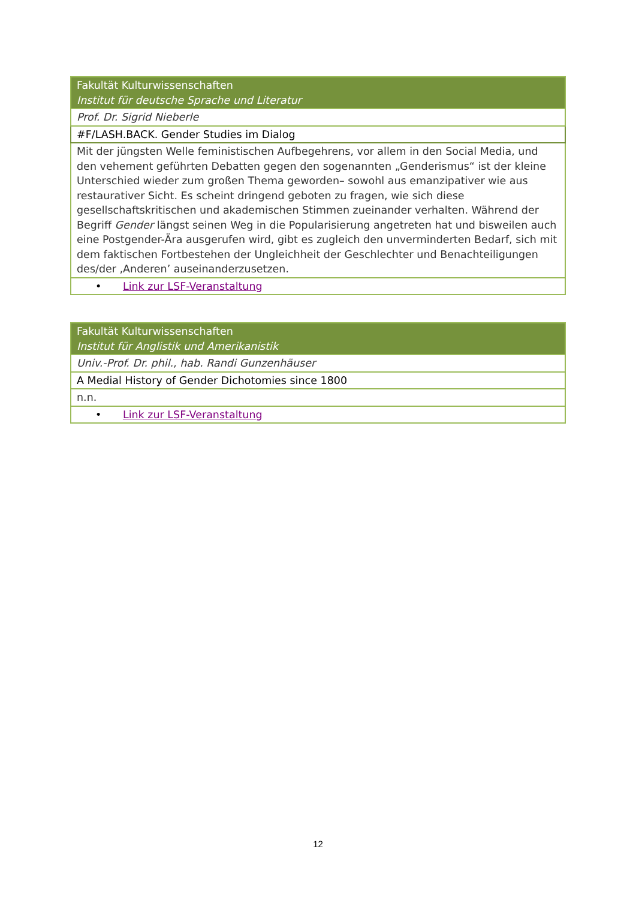| Fakultät Kulturwissenschaften Institut für deutsche Sprache und Literatur |
| Prof. Dr. Sigrid Nieberle |
| #F/LASH.BACK. Gender Studies im Dialog |
| Mit der jüngsten Welle feministischen Aufbegehrens, vor allem in den Social Media, und den vehement geführten Debatten gegen den sogenannten „Genderismus“ ist der kleine Unterschied wieder zum großen Thema geworden– sowohl aus emanzipativer wie aus restaurativer Sicht. Es scheint dringend geboten zu fragen, wie sich diese gesellschaftskritischen und akademischen Stimmen zueinander verhalten. Während der Begriff Gender längst seinen Weg in die Popularisierung angetreten hat und bisweilen auch eine Postgender-Ära ausgerufen wird, gibt es zugleich den unverminderten Bedarf, sich mit dem faktischen Fortbestehen der Ungleichheit der Geschlechter und Benachteiligungen des/der ‚Anderen’ auseinanderzusetzen. |
| • Link zur LSF-Veranstaltung |
| Fakultät Kulturwissenschaften Institut für Anglistik und Amerikanistik |
| Univ.-Prof. Dr. phil., hab. Randi Gunzenhäuser |
| A Medial History of Gender Dichotomies since 1800 |
| n.n. |
| • Link zur LSF-Veranstaltung |
12